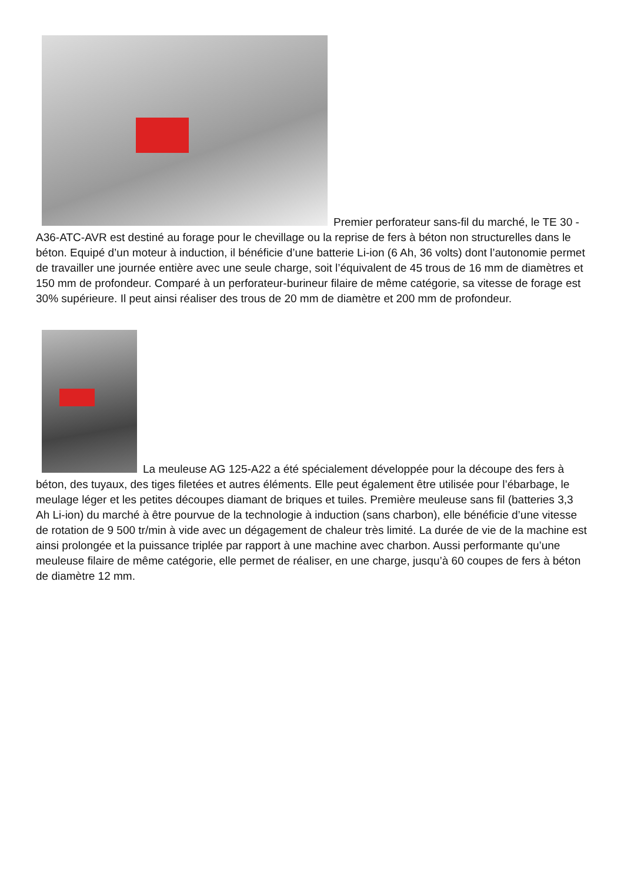Premier perforateur sans-fil du marché, le TE 30 -A36-ATC-AVR est destiné au forage pour le chevillage ou la reprise de fers à béton non structurelles dans le béton. Equipé d’un moteur à induction, il bénéficie d’une batterie Li-ion (6 Ah, 36 volts) dont l’autonomie permet de travailler une journée entière avec une seule charge, soit l’équivalent de 45 trous de 16 mm de diamètres et 150 mm de profondeur. Comparé à un perforateur-burineur filaire de même catégorie, sa vitesse de forage est 30% supérieure. Il peut ainsi réaliser des trous de 20 mm de diamètre et 200 mm de profondeur.
La meuleuse AG 125-A22 a été spécialement développée pour la découpe des fers à béton, des tuyaux, des tiges filetées et autres éléments. Elle peut également être utilisée pour l’ébarbage, le meulage léger et les petites découpes diamant de briques et tuiles. Première meuleuse sans fil (batteries 3,3 Ah Li-ion) du marché à être pourvue de la technologie à induction (sans charbon), elle bénéficie d’une vitesse de rotation de 9 500 tr/min à vide avec un dégagement de chaleur très limité. La durée de vie de la machine est ainsi prolongée et la puissance triplée par rapport à une machine avec charbon. Aussi performante qu’une meuleuse filaire de même catégorie, elle permet de réaliser, en une charge, jusqu’à 60 coupes de fers à béton de diamètre 12 mm.